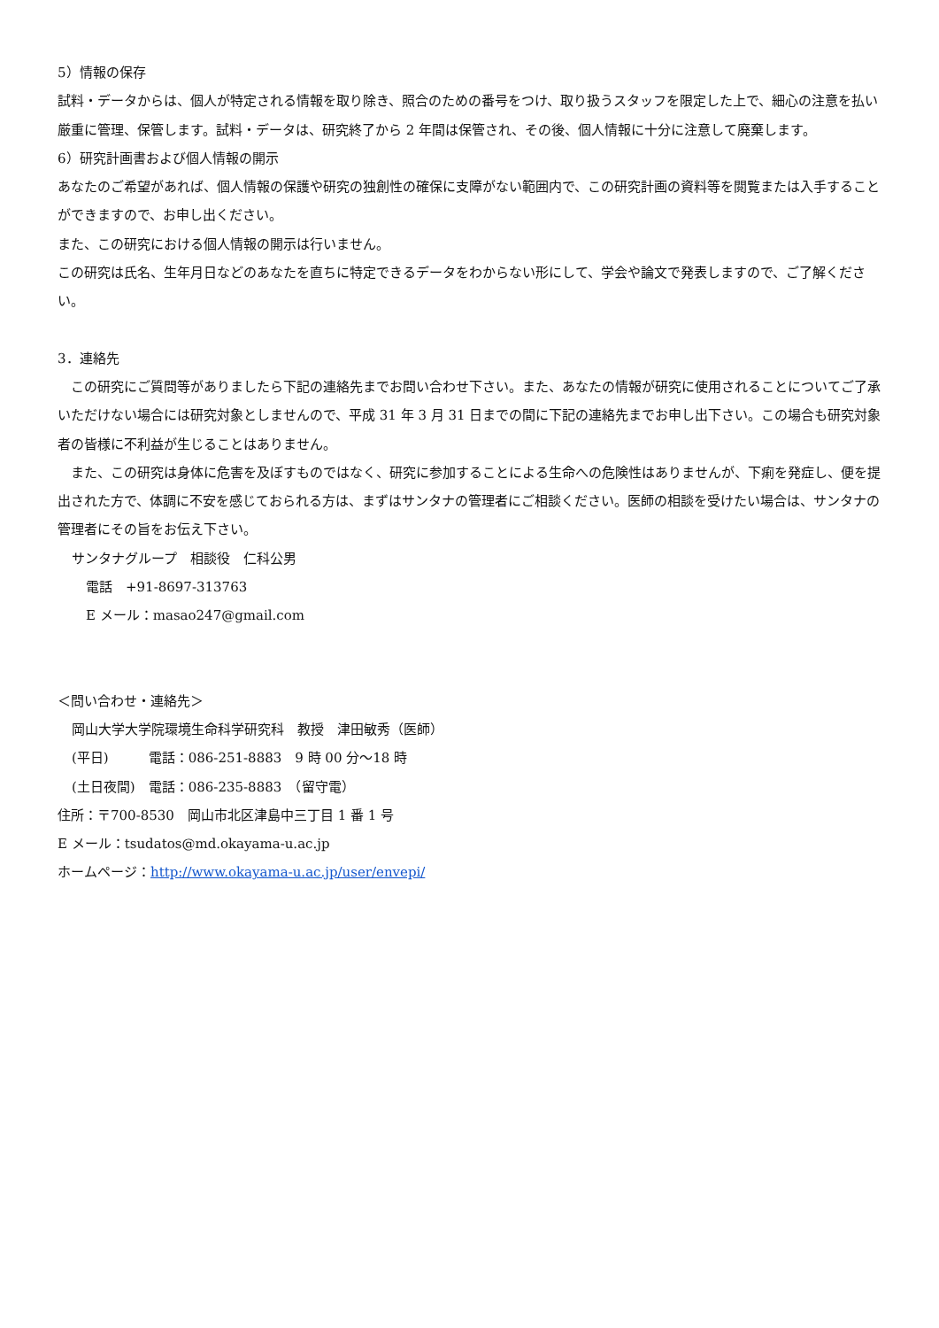5）情報の保存
試料・データからは、個人が特定される情報を取り除き、照合のための番号をつけ、取り扱うスタッフを限定した上で、細心の注意を払い厳重に管理、保管します。試料・データは、研究終了から 2 年間は保管され、その後、個人情報に十分に注意して廃棄します。
6）研究計画書および個人情報の開示
あなたのご希望があれば、個人情報の保護や研究の独創性の確保に支障がない範囲内で、この研究計画の資料等を閲覧または入手することができますので、お申し出ください。
また、この研究における個人情報の開示は行いません。
この研究は氏名、生年月日などのあなたを直ちに特定できるデータをわからない形にして、学会や論文で発表しますので、ご了解ください。
3．連絡先
　この研究にご質問等がありましたら下記の連絡先までお問い合わせ下さい。また、あなたの情報が研究に使用されることについてご了承いただけない場合には研究対象としませんので、平成 31 年 3 月 31 日までの間に下記の連絡先までお申し出下さい。この場合も研究対象者の皆様に不利益が生じることはありません。
　また、この研究は身体に危害を及ぼすものではなく、研究に参加することによる生命への危険性はありませんが、下痢を発症し、便を提出された方で、体調に不安を感じておられる方は、まずはサンタナの管理者にご相談ください。医師の相談を受けたい場合は、サンタナの管理者にその旨をお伝え下さい。
サンタナグループ　相談役　仁科公男
電話　+91-8697-313763
E メール：masao247@gmail.com
＜問い合わせ・連絡先＞
岡山大学大学院環境生命科学研究科　教授　津田敏秀（医師）
(平日)　　　電話：086-251-8883　9 時 00 分〜18 時
(土日夜間)　電話：086-235-8883　（留守電）
住所：〒700-8530　岡山市北区津島中三丁目 1 番 1 号
E メール：tsudatos@md.okayama-u.ac.jp
ホームページ：http://www.okayama-u.ac.jp/user/envepi/